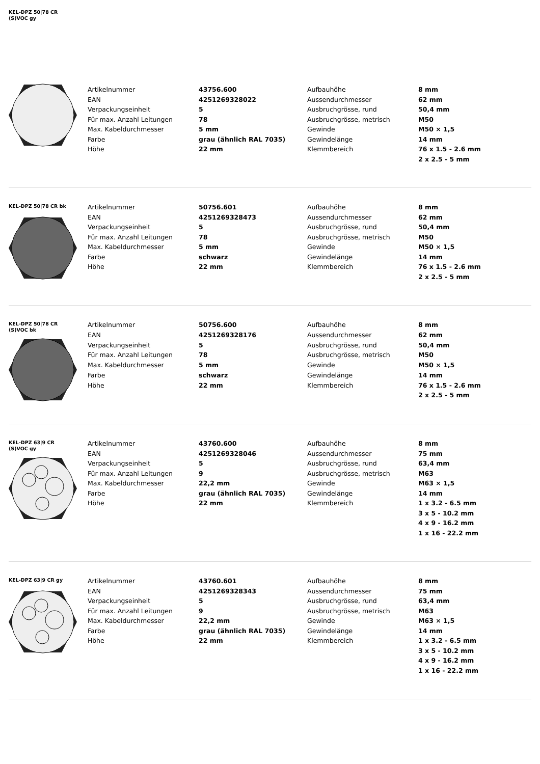KEL-DPZ 50|78 CR
(S)VOC gy
| Artikelnummer | 43756.600 | Aufbauhöhe | 8 mm |
| EAN | 4251269328022 | Aussendurchmesser | 62 mm |
| Verpackungseinheit | 5 | Ausbruchgrösse, rund | 50,4 mm |
| Für max. Anzahl Leitungen | 78 | Ausbruchgrösse, metrisch | M50 |
| Max. Kabeldurchmesser | 5 mm | Gewinde | M50 × 1,5 |
| Farbe | grau (ähnlich RAL 7035) | Gewindelänge | 14 mm |
| Höhe | 22 mm | Klemmbereich | 76 x 1.5 - 2.6 mm |
| | | | 2 x 2.5 - 5 mm |
KEL-DPZ 50|78 CR bk
| Artikelnummer | 50756.601 | Aufbauhöhe | 8 mm |
| EAN | 4251269328473 | Aussendurchmesser | 62 mm |
| Verpackungseinheit | 5 | Ausbruchgrösse, rund | 50,4 mm |
| Für max. Anzahl Leitungen | 78 | Ausbruchgrösse, metrisch | M50 |
| Max. Kabeldurchmesser | 5 mm | Gewinde | M50 × 1,5 |
| Farbe | schwarz | Gewindelänge | 14 mm |
| Höhe | 22 mm | Klemmbereich | 76 x 1.5 - 2.6 mm |
| | | | 2 x 2.5 - 5 mm |
KEL-DPZ 50|78 CR
(S)VOC bk
| Artikelnummer | 50756.600 | Aufbauhöhe | 8 mm |
| EAN | 4251269328176 | Aussendurchmesser | 62 mm |
| Verpackungseinheit | 5 | Ausbruchgrösse, rund | 50,4 mm |
| Für max. Anzahl Leitungen | 78 | Ausbruchgrösse, metrisch | M50 |
| Max. Kabeldurchmesser | 5 mm | Gewinde | M50 × 1,5 |
| Farbe | schwarz | Gewindelänge | 14 mm |
| Höhe | 22 mm | Klemmbereich | 76 x 1.5 - 2.6 mm |
| | | | 2 x 2.5 - 5 mm |
KEL-DPZ 63|9 CR
(S)VOC gy
| Artikelnummer | 43760.600 | Aufbauhöhe | 8 mm |
| EAN | 4251269328046 | Aussendurchmesser | 75 mm |
| Verpackungseinheit | 5 | Ausbruchgrösse, rund | 63,4 mm |
| Für max. Anzahl Leitungen | 9 | Ausbruchgrösse, metrisch | M63 |
| Max. Kabeldurchmesser | 22,2 mm | Gewinde | M63 × 1,5 |
| Farbe | grau (ähnlich RAL 7035) | Gewindelänge | 14 mm |
| Höhe | 22 mm | Klemmbereich | 1 x 3.2 - 6.5 mm |
| | | | 3 x 5 - 10.2 mm |
| | | | 4 x 9 - 16.2 mm |
| | | | 1 x 16 - 22.2 mm |
KEL-DPZ 63|9 CR gy
| Artikelnummer | 43760.601 | Aufbauhöhe | 8 mm |
| EAN | 4251269328343 | Aussendurchmesser | 75 mm |
| Verpackungseinheit | 5 | Ausbruchgrösse, rund | 63,4 mm |
| Für max. Anzahl Leitungen | 9 | Ausbruchgrösse, metrisch | M63 |
| Max. Kabeldurchmesser | 22,2 mm | Gewinde | M63 × 1,5 |
| Farbe | grau (ähnlich RAL 7035) | Gewindelänge | 14 mm |
| Höhe | 22 mm | Klemmbereich | 1 x 3.2 - 6.5 mm |
| | | | 3 x 5 - 10.2 mm |
| | | | 4 x 9 - 16.2 mm |
| | | | 1 x 16 - 22.2 mm |